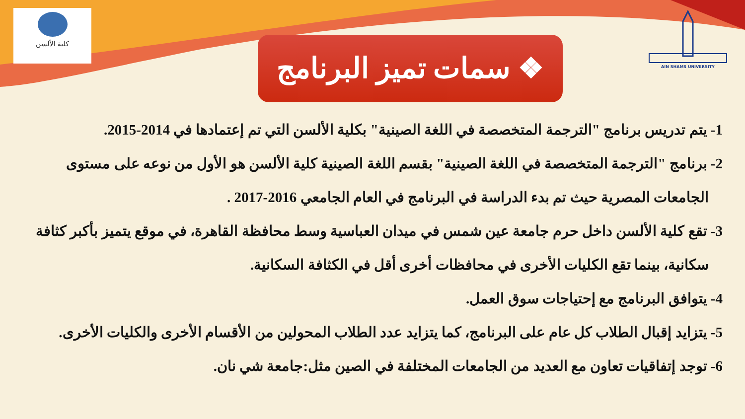كلية الألسن AIN SHAMS UNIVERSITY
❖ سمات تميز البرنامج
1- يتم تدريس برنامج "الترجمة المتخصصة في اللغة الصينية" بكلية الألسن التي تم إعتمادها في 2014-2015.
2- برنامج "الترجمة المتخصصة في اللغة الصينية" بقسم اللغة الصينية كلية الألسن هو الأول من نوعه على مستوى
الجامعات المصرية حيث تم بدء الدراسة في البرنامج في العام الجامعي 2016-2017 .
3- تقع كلية الألسن داخل حرم جامعة عين شمس في ميدان العباسية وسط محافظة القاهرة، في موقع يتميز بأكبر كثافة
سكانية، بينما تقع الكليات الأخرى في محافظات أخرى أقل في الكثافة السكانية.
4- يتوافق البرنامج مع إحتياجات سوق العمل.
5- يتزايد إقبال الطلاب كل عام على البرنامج، كما يتزايد عدد الطلاب المحولين من الأقسام الأخرى والكليات الأخرى.
6- توجد إتفاقيات تعاون مع العديد من الجامعات المختلفة في الصين مثل:جامعة شي نان.